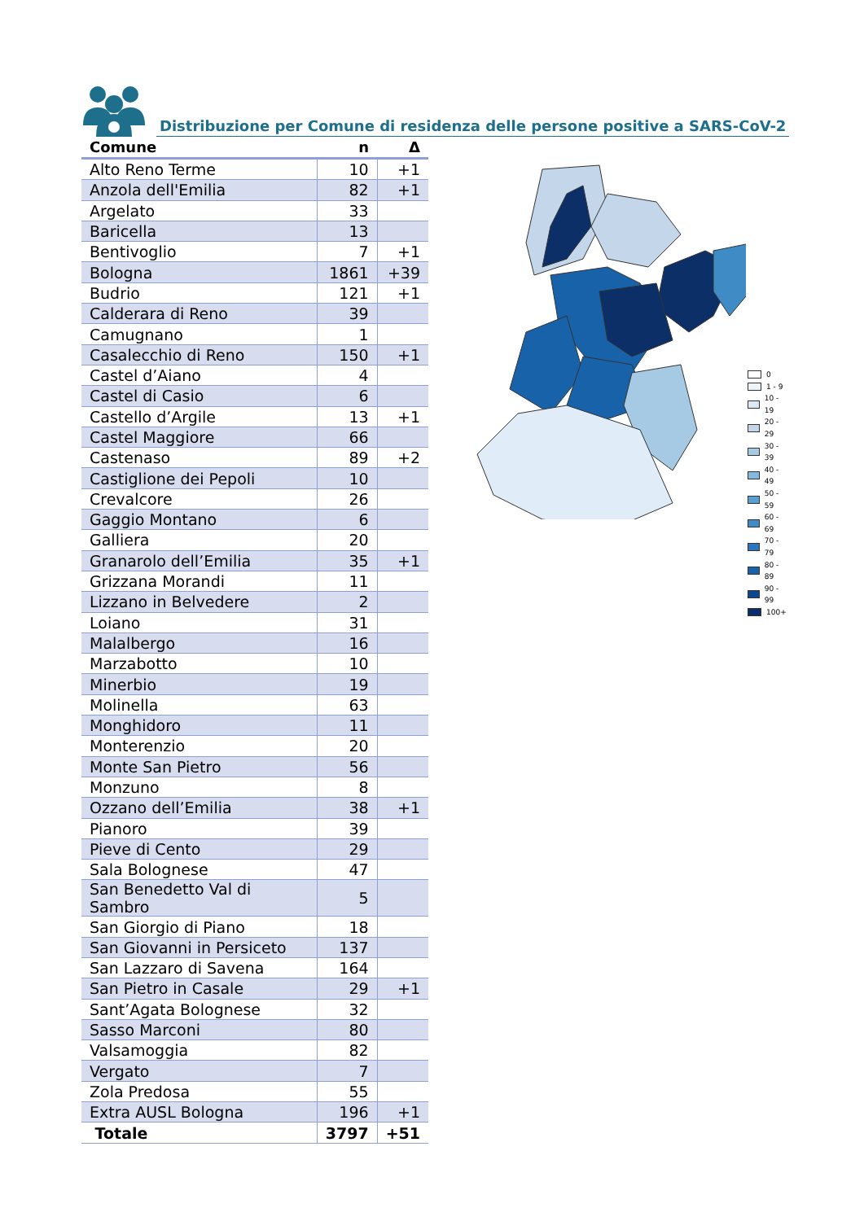Distribuzione per Comune di residenza delle persone positive a SARS-CoV-2
| Comune | n | Δ |
| --- | --- | --- |
| Alto Reno Terme | 10 | +1 |
| Anzola dell'Emilia | 82 | +1 |
| Argelato | 33 | |
| Baricella | 13 | |
| Bentivoglio | 7 | +1 |
| Bologna | 1861 | +39 |
| Budrio | 121 | +1 |
| Calderara di Reno | 39 | |
| Camugnano | 1 | |
| Casalecchio di Reno | 150 | +1 |
| Castel d’Aiano | 4 | |
| Castel di Casio | 6 | |
| Castello d’Argile | 13 | +1 |
| Castel Maggiore | 66 | |
| Castenaso | 89 | +2 |
| Castiglione dei Pepoli | 10 | |
| Crevalcore | 26 | |
| Gaggio Montano | 6 | |
| Galliera | 20 | |
| Granarolo dell’Emilia | 35 | +1 |
| Grizzana Morandi | 11 | |
| Lizzano in Belvedere | 2 | |
| Loiano | 31 | |
| Malalbergo | 16 | |
| Marzabotto | 10 | |
| Minerbio | 19 | |
| Molinella | 63 | |
| Monghidoro | 11 | |
| Monterenzio | 20 | |
| Monte San Pietro | 56 | |
| Monzuno | 8 | |
| Ozzano dell’Emilia | 38 | +1 |
| Pianoro | 39 | |
| Pieve di Cento | 29 | |
| Sala Bolognese | 47 | |
| San Benedetto Val di Sambro | 5 | |
| San Giorgio di Piano | 18 | |
| San Giovanni in Persiceto | 137 | |
| San Lazzaro di Savena | 164 | |
| San Pietro in Casale | 29 | +1 |
| Sant’Agata Bolognese | 32 | |
| Sasso Marconi | 80 | |
| Valsamoggia | 82 | |
| Vergato | 7 | |
| Zola Predosa | 55 | |
| Extra AUSL Bologna | 196 | +1 |
| Totale | 3797 | +51 |
0
1 - 9
10 - 19
20 - 29
30 - 39
40 - 49
50 - 59
60 - 69
70 - 79
80 - 89
90 - 99
100+